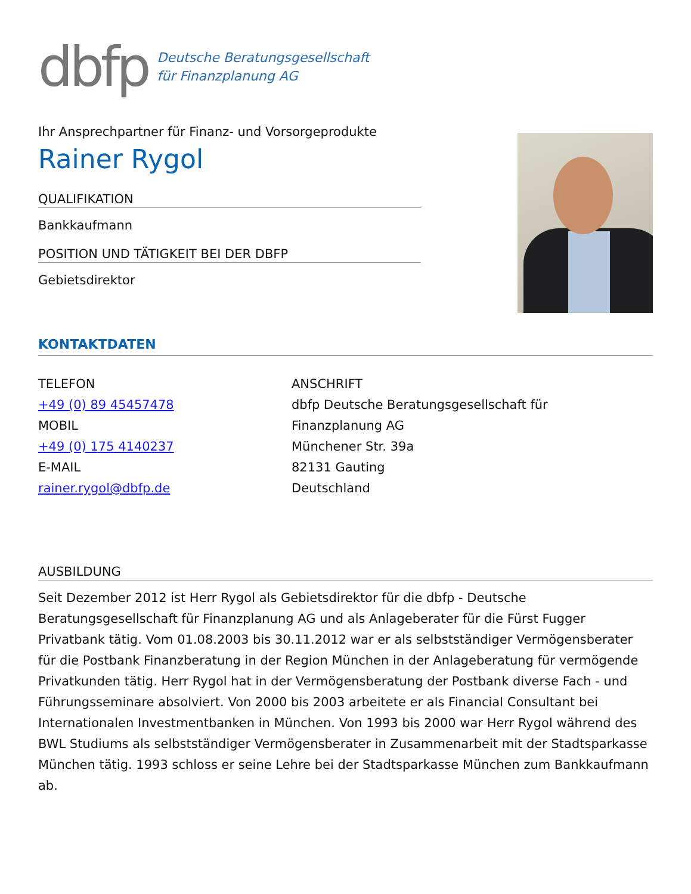dbfp
Deutsche Beratungsgesellschaft
für Finanzplanung AG
Ihr Ansprechpartner für Finanz- und Vorsorgeprodukte
Rainer Rygol
QUALIFIKATION
Bankkaufmann
POSITION UND TÄTIGKEIT BEI DER DBFP
Gebietsdirektor
KONTAKTDATEN
TELEFON
+49 (0) 89 45457478
MOBIL
+49 (0) 175 4140237
E-MAIL
rainer.rygol@dbfp.de
ANSCHRIFT
dbfp Deutsche Beratungsgesellschaft für
Finanzplanung AG
Münchener Str. 39a
82131 Gauting
Deutschland
AUSBILDUNG
Seit Dezember 2012 ist Herr Rygol als Gebietsdirektor für die dbfp - Deutsche Beratungsgesellschaft für Finanzplanung AG und als Anlageberater für die Fürst Fugger Privatbank tätig. Vom 01.08.2003 bis 30.11.2012 war er als selbstständiger Vermögensberater für die Postbank Finanzberatung in der Region München in der Anlageberatung für vermögende Privatkunden tätig. Herr Rygol hat in der Vermögensberatung der Postbank diverse Fach - und Führungsseminare absolviert. Von 2000 bis 2003 arbeitete er als Financial Consultant bei Internationalen Investmentbanken in München. Von 1993 bis 2000 war Herr Rygol während des BWL Studiums als selbstständiger Vermögensberater in Zusammenarbeit mit der Stadtsparkasse München tätig. 1993 schloss er seine Lehre bei der Stadtsparkasse München zum Bankkaufmann ab.